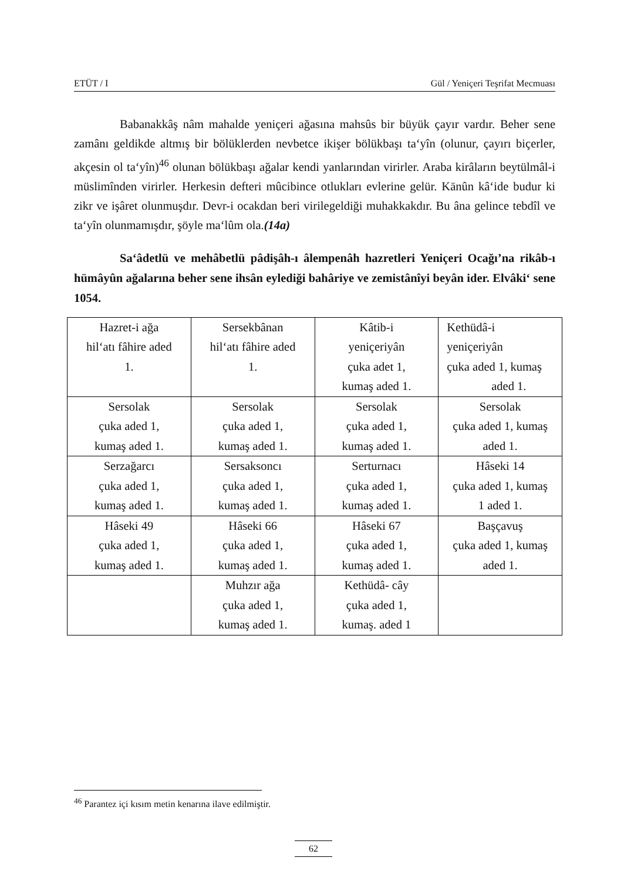ETÜT / I Gül / Yeniçeri Teşrifat Mecmuası
Babanakkâş nâm mahalde yeniçeri ağasına mahsûs bir büyük çayır vardır. Beher sene zamânı geldikde altmış bir bölüklerden nevbetce ikişer bölükbaşı ta‘yîn (olunur, çayırı biçerler, akçesin ol ta‘yîn)<sup>46</sup> olunan bölükbaşı ağalar kendi yanlarından virirler. Araba kirâların beytülmâl-i müslimînden virirler. Herkesin defteri mûcibince otlukları evlerine gelür. Kānûn kâ‘ide budur ki zikr ve işâret olunmuşdır. Devr-i ocakdan beri virilegeldiği muhakkakdır. Bu âna gelince tebdîl ve ta‘yîn olunmamışdır, şöyle ma‘lûm ola.(14a)
Sa‘âdetlü ve mehâbetlü pâdişâh-ı âlempenâh hazretleri Yeniçeri Ocağı’na rikâb-ı hümâyûn ağalarına beher sene ihsân eylediği bahâriye ve zemistânîyi beyân ider. Elvâki‘ sene 1054.
| Hazret-i ağa hil‘atı fâhire aded 1. | Sersekbânan hil‘atı fâhire aded 1. | Kâtib-i yeniçeriyân çuka adet 1, kumaş aded 1. | Kethüdâ-i yeniçeriyân çuka aded 1, kumaş aded 1. |
| Sersolak çuka aded 1, kumaş aded 1. | Sersolak çuka aded 1, kumaş aded 1. | Sersolak çuka aded 1, kumaş aded 1. | Sersolak çuka aded 1, kumaş aded 1. |
| Serzağarcı çuka aded 1, kumaş aded 1. | Sersaksoncı çuka aded 1, kumaş aded 1. | Serturnacı çuka aded 1, kumaş aded 1. | Hâseki 14 çuka aded 1, kumaş 1 aded 1. |
| Hâseki 49 çuka aded 1, kumaş aded 1. | Hâseki 66 çuka aded 1, kumaş aded 1. | Hâseki 67 çuka aded 1, kumaş aded 1. | Başçavuş çuka aded 1, kumaş aded 1. |
| | Muhzır ağa çuka aded 1, kumaş aded 1. | Kethüdâ- cây çuka aded 1, kumaş. aded 1 | |
<sup>46</sup> Parantez içi kısım metin kenarına ilave edilmiştir.
62